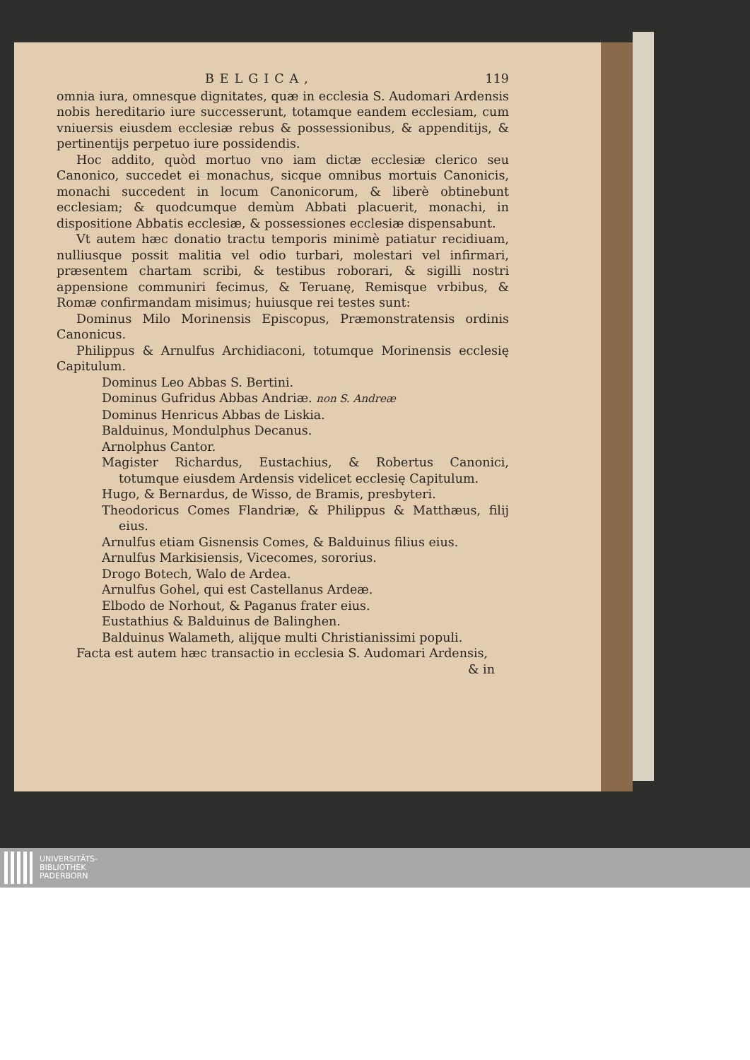BELGICA, 119
omnia iura, omnesque dignitates, quæ in ecclesia S. Audomari Ardensis nobis hereditario iure successerunt, totamque eandem ecclesiam, cum vniuersis eiusdem ecclesiæ rebus & possessionibus, & appenditijs, & pertinentijs perpetuo iure possidendis.
Hoc addito, quòd mortuo vno iam dictæ ecclesiæ clerico seu Canonico, succedet ei monachus, sicque omnibus mortuis Canonicis, monachi succedent in locum Canonicorum, & liberè obtinebunt ecclesiam; & quodcumque demùm Abbati placuerit, monachi, in dispositione Abbatis ecclesiæ, & possessiones ecclesiæ dispensabunt.
Vt autem hæc donatio tractu temporis minimè patiatur recidiuam, nulliusque possit malitia vel odio turbari, molestari vel infirmari, præsentem chartam scribi, & testibus roborari, & sigilli nostri appensione communiri fecimus, & Teruanę, Remisque vrbibus, & Romæ confirmandam misimus; huiusque rei testes sunt:
Dominus Milo Morinensis Episcopus, Præmonstratensis ordinis Canonicus.
Philippus & Arnulfus Archidiaconi, totumque Morinensis ecclesię Capitulum.
Dominus Leo Abbas S. Bertini.
Dominus Gufridus Abbas Andriæ. non S. Andreæ
Dominus Henricus Abbas de Liskia.
Balduinus, Mondulphus Decanus.
Arnolphus Cantor.
Magister Richardus, Eustachius, & Robertus Canonici, totumque eiusdem Ardensis videlicet ecclesię Capitulum.
Hugo, & Bernardus, de Wisso, de Bramis, presbyteri.
Theodoricus Comes Flandriæ, & Philippus & Matthæus, filij eius.
Arnulfus etiam Gisnensis Comes, & Balduinus filius eius.
Arnulfus Markisiensis, Vicecomes, sororius.
Drogo Botech, Walo de Ardea.
Arnulfus Gohel, qui est Castellanus Ardeæ.
Elbodo de Norhout, & Paganus frater eius.
Eustathius & Balduinus de Balinghen.
Balduinus Walameth, alijque multi Christianissimi populi.
Facta est autem hæc transactio in ecclesia S. Audomari Ardensis,
& in
UNIVERSITÄTS-
BIBLIOTHEK
PADERBORN